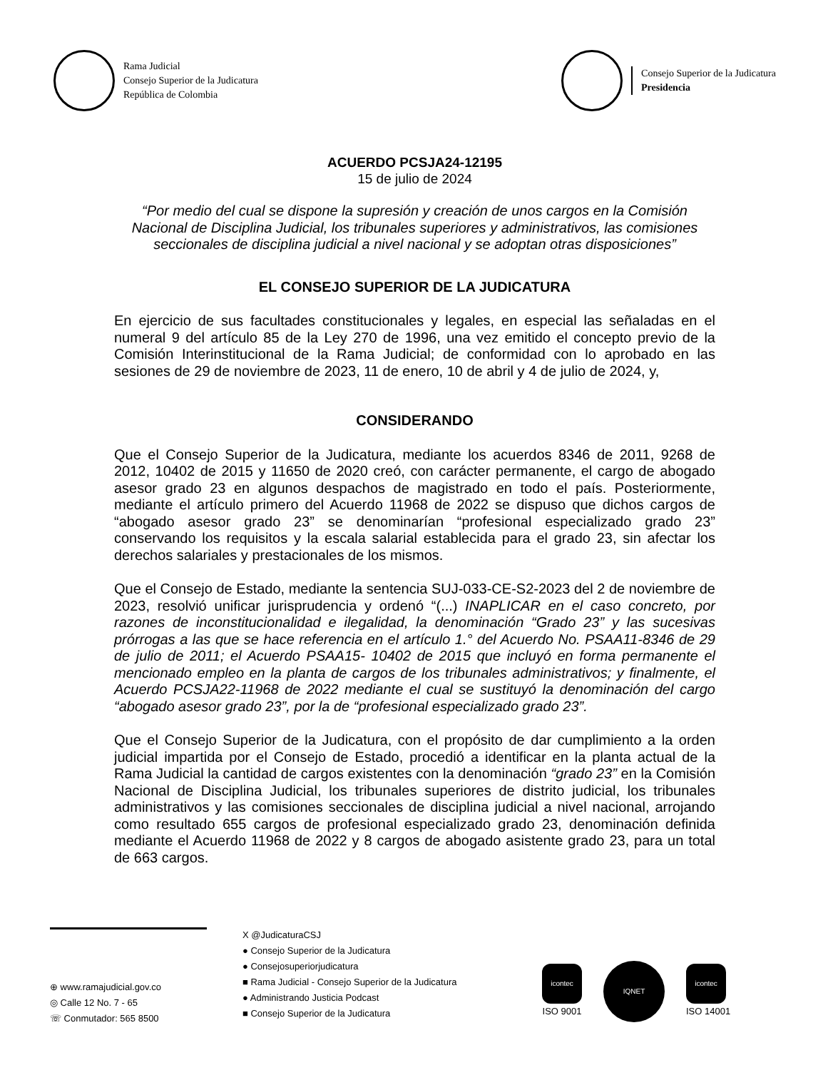Rama Judicial
Consejo Superior de la Judicatura
República de Colombia
Consejo Superior de la Judicatura
Presidencia
ACUERDO PCSJA24-12195
15 de julio de 2024
“Por medio del cual se dispone la supresión y creación de unos cargos en la Comisión Nacional de Disciplina Judicial, los tribunales superiores y administrativos, las comisiones seccionales de disciplina judicial a nivel nacional y se adoptan otras disposiciones”
EL CONSEJO SUPERIOR DE LA JUDICATURA
En ejercicio de sus facultades constitucionales y legales, en especial las señaladas en el numeral 9 del artículo 85 de la Ley 270 de 1996, una vez emitido el concepto previo de la Comisión Interinstitucional de la Rama Judicial; de conformidad con lo aprobado en las sesiones de 29 de noviembre de 2023, 11 de enero, 10 de abril y 4 de julio de 2024, y,
CONSIDERANDO
Que el Consejo Superior de la Judicatura, mediante los acuerdos 8346 de 2011, 9268 de 2012, 10402 de 2015 y 11650 de 2020 creó, con carácter permanente, el cargo de abogado asesor grado 23 en algunos despachos de magistrado en todo el país. Posteriormente, mediante el artículo primero del Acuerdo 11968 de 2022 se dispuso que dichos cargos de “abogado asesor grado 23” se denominarían “profesional especializado grado 23” conservando los requisitos y la escala salarial establecida para el grado 23, sin afectar los derechos salariales y prestacionales de los mismos.
Que el Consejo de Estado, mediante la sentencia SUJ-033-CE-S2-2023 del 2 de noviembre de 2023, resolvió unificar jurisprudencia y ordenó “(...) INAPLICAR en el caso concreto, por razones de inconstitucionalidad e ilegalidad, la denominación “Grado 23” y las sucesivas prórrogas a las que se hace referencia en el artículo 1.° del Acuerdo No. PSAA11-8346 de 29 de julio de 2011; el Acuerdo PSAA15- 10402 de 2015 que incluyó en forma permanente el mencionado empleo en la planta de cargos de los tribunales administrativos; y finalmente, el Acuerdo PCSJA22-11968 de 2022 mediante el cual se sustituyó la denominación del cargo “abogado asesor grado 23”, por la de “profesional especializado grado 23”.
Que el Consejo Superior de la Judicatura, con el propósito de dar cumplimiento a la orden judicial impartida por el Consejo de Estado, procedió a identificar en la planta actual de la Rama Judicial la cantidad de cargos existentes con la denominación “grado 23” en la Comisión Nacional de Disciplina Judicial, los tribunales superiores de distrito judicial, los tribunales administrativos y las comisiones seccionales de disciplina judicial a nivel nacional, arrojando como resultado 655 cargos de profesional especializado grado 23, denominación definida mediante el Acuerdo 11968 de 2022 y 8 cargos de abogado asistente grado 23, para un total de 663 cargos.
⊕ www.ramajudicial.gov.co
◎ Calle 12 No. 7 - 65
☏ Conmutador: 565 8500
X @JudicaturaCSJ
● Consejo Superior de la Judicatura
● Consejosuperiorjudicatura
■ Rama Judicial - Consejo Superior de la Judicatura
● Administrando Justicia Podcast
■ Consejo Superior de la Judicatura
icontec
ISO 9001
IQNET
icontec
ISO 14001